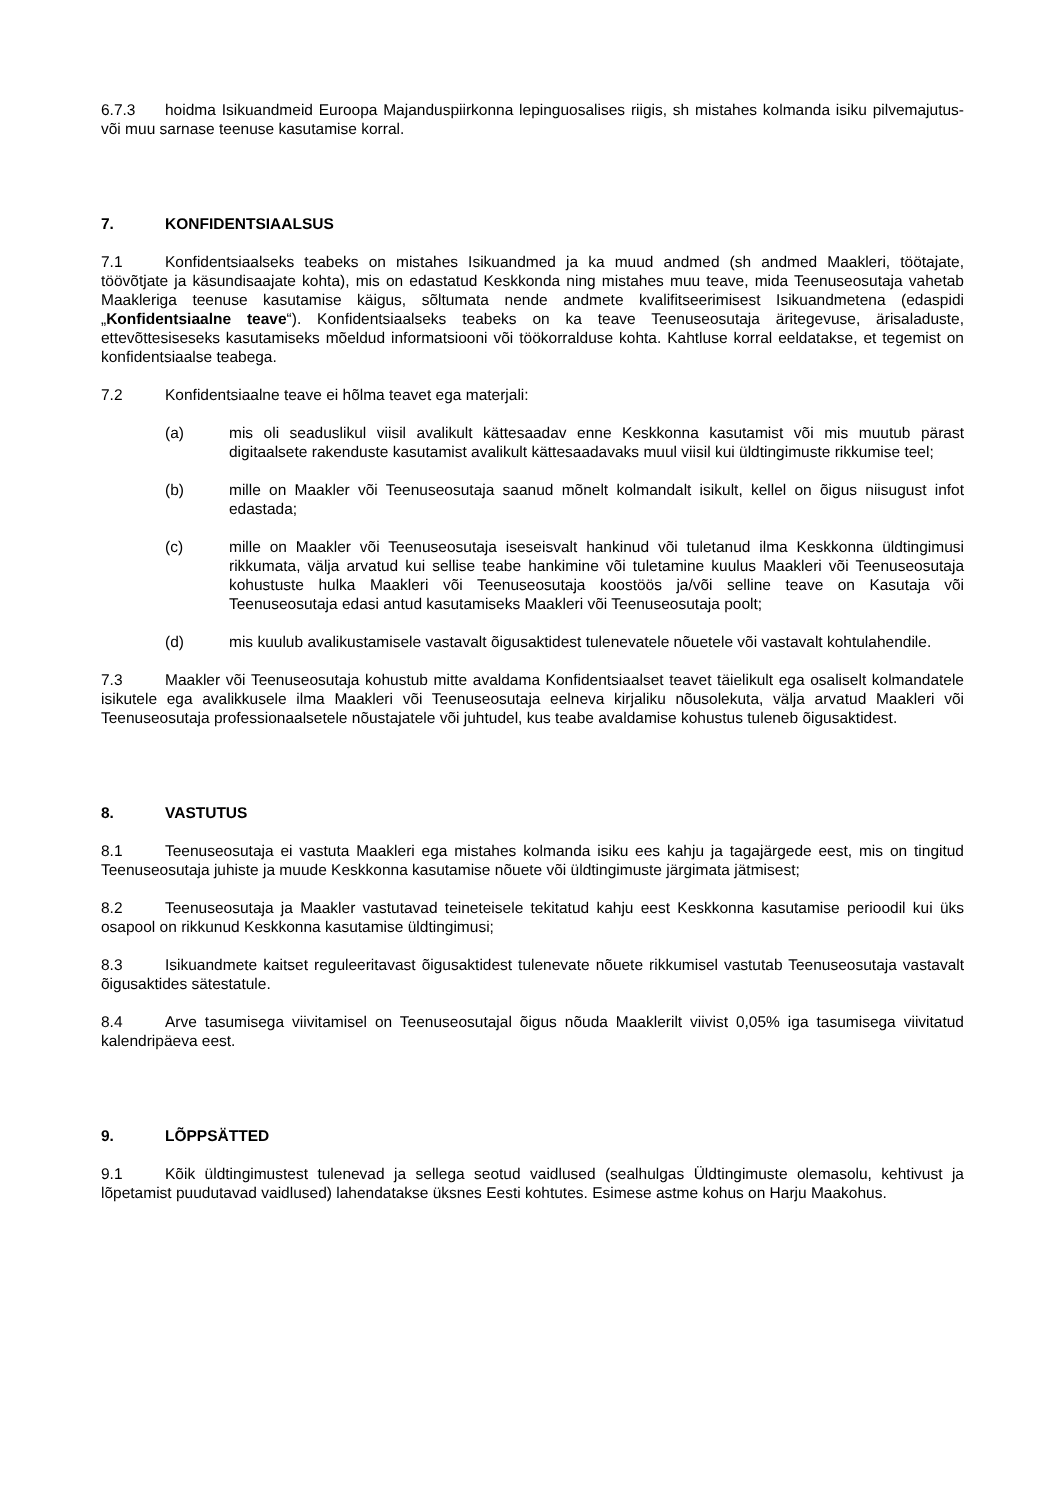6.7.3 hoidma Isikuandmeid Euroopa Majanduspiirkonna lepinguosalises riigis, sh mistahes kolmanda isiku pilvemajutus- või muu sarnase teenuse kasutamise korral.
7. KONFIDENTSIAALSUS
7.1 Konfidentsiaalseks teabeks on mistahes Isikuandmed ja ka muud andmed (sh andmed Maakleri, töötajate, töövõtjate ja käsundisaajate kohta), mis on edastatud Keskkonda ning mistahes muu teave, mida Teenuseosutaja vahetab Maakleriga teenuse kasutamise käigus, sõltumata nende andmete kvalifitseerimisest Isikuandmetena (edaspidi „Konfidentsiaalne teave“). Konfidentsiaalseks teabeks on ka teave Teenuseosutaja äritegevuse, ärisaladuste, ettevõttesiseseks kasutamiseks mõeldud informatsiooni või töökorralduse kohta. Kahtluse korral eeldatakse, et tegemist on konfidentsiaalse teabega.
7.2 Konfidentsiaalne teave ei hõlma teavet ega materjali:
(a) mis oli seaduslikul viisil avalikult kättesaadav enne Keskkonna kasutamist või mis muutub pärast digitaalsete rakenduste kasutamist avalikult kättesaadavaks muul viisil kui üldtingimuste rikkumise teel;
(b) mille on Maakler või Teenuseosutaja saanud mõnelt kolmandalt isikult, kellel on õigus niisugust infot edastada;
(c) mille on Maakler või Teenuseosutaja iseseisvalt hankinud või tuletanud ilma Keskkonna üldtingimusi rikkumata, välja arvatud kui sellise teabe hankimine või tuletamine kuulus Maakleri või Teenuseosutaja kohustuste hulka Maakleri või Teenuseosutaja koostöös ja/või selline teave on Kasutaja või Teenuseosutaja edasi antud kasutamiseks Maakleri või Teenuseosutaja poolt;
(d) mis kuulub avalikustamisele vastavalt õigusaktidest tulenevatele nõuetele või vastavalt kohtulahendile.
7.3 Maakler või Teenuseosutaja kohustub mitte avaldama Konfidentsiaalset teavet täielikult ega osaliselt kolmandatele isikutele ega avalikkusele ilma Maakleri või Teenuseosutaja eelneva kirjaliku nõusolekuta, välja arvatud Maakleri või Teenuseosutaja professionaalsetele nõustajatele või juhtudel, kus teabe avaldamise kohustus tuleneb õigusaktidest.
8. VASTUTUS
8.1 Teenuseosutaja ei vastuta Maakleri ega mistahes kolmanda isiku ees kahju ja tagajärgede eest, mis on tingitud Teenuseosutaja juhiste ja muude Keskkonna kasutamise nõuete või üldtingimuste järgimata jätmisest;
8.2 Teenuseosutaja ja Maakler vastutavad teineteisele tekitatud kahju eest Keskkonna kasutamise perioodil kui üks osapool on rikkunud Keskkonna kasutamise üldtingimusi;
8.3 Isikuandmete kaitset reguleeritavast õigusaktidest tulenevate nõuete rikkumisel vastutab Teenuseosutaja vastavalt õigusaktides sätestatule.
8.4 Arve tasumisega viivitamisel on Teenuseosutajal õigus nõuda Maaklerilt viivist 0,05% iga tasumisega viivitatud kalendripäeva eest.
9. LÕPPSÄTTED
9.1 Kõik üldtingimustest tulenevad ja sellega seotud vaidlused (sealhulgas Üldtingimuste olemasolu, kehtivust ja lõpetamist puudutavad vaidlused) lahendatakse üksnes Eesti kohtutes. Esimese astme kohus on Harju Maakohus.